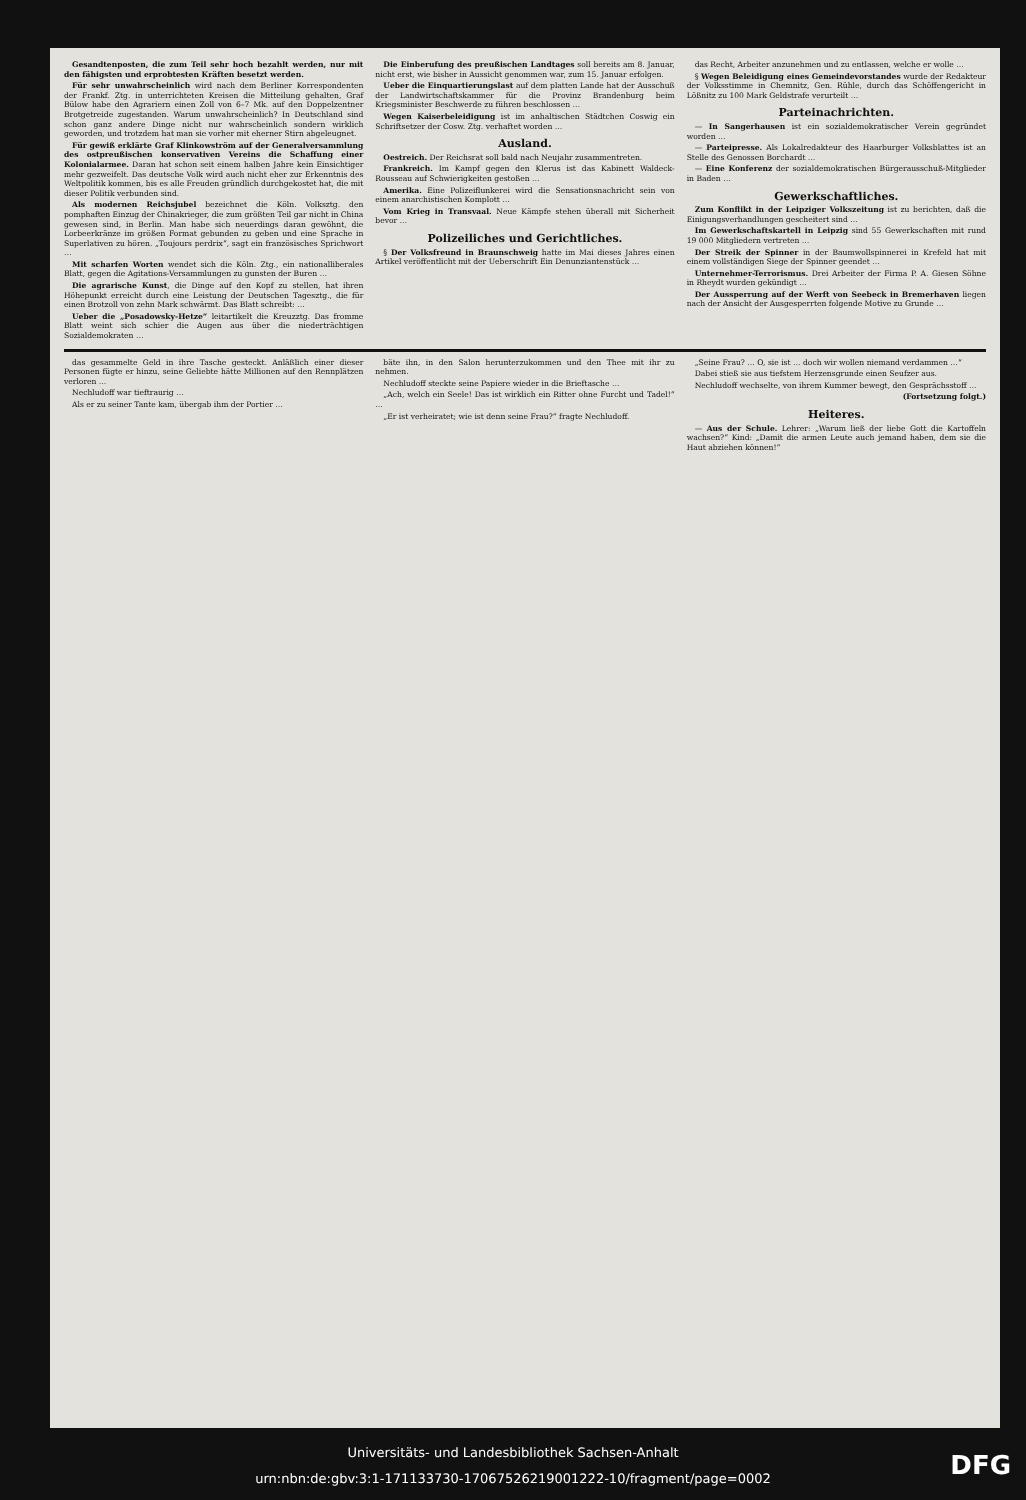Gesandtenposten, die zum Teil sehr hoch bezahlt werden, nur mit den fähigsten und erprobtesten Kräften besetzt werden.
Für sehr unwahrscheinlich wird nach dem Berliner Korrespondenten der Frankf. Ztg. in unterrichteten Kreisen die Mitteilung gehalten, Graf Bülow habe den Agrariern einen Zoll von 6–7 Mk. auf den Doppelzentner Brotgetreide zugestanden. Warum unwahrscheinlich? In Deutschland sind schon ganz andere Dinge nicht nur wahrscheinlich sondern wirklich geworden, und trotzdem hat man sie vorher mit eherner Stirn abgeleugnet.
Für gewiß erklärte Graf Klinkowström auf der Generalversammlung des ostpreußischen konservativen Vereins die Schaffung einer Kolonialarmee. Daran hat schon seit einem halben Jahre kein Einsichtiger mehr gezweifelt. Das deutsche Volk wird auch nicht eher zur Erkenntnis des Weltpolitik kommen, bis es alle Freuden gründlich durchgekostet hat, die mit dieser Politik verbunden sind.
Als modernen Reichsjubel bezeichnet die Köln. Volksztg. den pomphaften Einzug der Chinakrieger, die zum größten Teil gar nicht in China gewesen sind, in Berlin. Man habe sich neuerdings daran gewöhnt, die Lorbeerkränze im größen Format gebunden zu geben und eine Sprache in Superlativen zu hören. „Toujours perdrix“, sagt ein französisches Sprichwort …
Mit scharfen Worten wendet sich die Köln. Ztg., ein nationalliberales Blatt, gegen die Agitations-Versammlungen zu gunsten der Buren …
Die agrarische Kunst, die Dinge auf den Kopf zu stellen, hat ihren Höhepunkt erreicht durch eine Leistung der Deutschen Tagesztg., die für einen Brotzoll von zehn Mark schwärmt. Das Blatt schreibt: …
Ueber die „Posadowsky-Hetze“ leitartikelt die Kreuzztg. Das fromme Blatt weint sich schier die Augen aus über die niederträchtigen Sozialdemokraten …
Die Einberufung des preußischen Landtages soll bereits am 8. Januar, nicht erst, wie bisher in Aussicht genommen war, zum 15. Januar erfolgen.
Ueber die Einquartierungslast auf dem platten Lande hat der Ausschuß der Landwirtschaftskammer für die Provinz Brandenburg beim Kriegsminister Beschwerde zu führen beschlossen …
Wegen Kaiserbeleidigung ist im anhaltischen Städtchen Coswig ein Schriftsetzer der Cosw. Ztg. verhaftet worden …
Ausland.
Oestreich. Der Reichsrat soll bald nach Neujahr zusammentreten.
Frankreich. Im Kampf gegen den Klerus ist das Kabinett Waldeck-Rousseau auf Schwierigkeiten gestoßen …
Amerika. Eine Polizeiflunkerei wird die Sensationsnachricht sein von einem anarchistischen Komplott …
Vom Krieg in Transvaal. Neue Kämpfe stehen überall mit Sicherheit bevor …
Polizeiliches und Gerichtliches.
§ Der Volksfreund in Braunschweig hatte im Mai dieses Jahres einen Artikel veröffentlicht mit der Ueberschrift Ein Denunziantenstück …
das Recht, Arbeiter anzunehmen und zu entlassen, welche er wolle …
§ Wegen Beleidigung eines Gemeindevorstandes wurde der Redakteur der Volksstimme in Chemnitz, Gen. Rühle, durch das Schöffengericht in Lößnitz zu 100 Mark Geldstrafe verurteilt …
Parteinachrichten.
— In Sangerhausen ist ein sozialdemokratischer Verein gegründet worden …
— Parteipresse. Als Lokalredakteur des Haarburger Volksblattes ist an Stelle des Genossen Borchardt …
— Eine Konferenz der sozialdemokratischen Bürgerausschuß-Mitglieder in Baden …
Gewerkschaftliches.
Zum Konflikt in der Leipziger Volkszeitung ist zu berichten, daß die Einigungsverhandlungen gescheitert sind …
Im Gewerkschaftskartell in Leipzig sind 55 Gewerkschaften mit rund 19 000 Mitgliedern vertreten …
Der Streik der Spinner in der Baumwollspinnerei in Krefeld hat mit einem vollständigen Siege der Spinner geendet …
Unternehmer-Terrorismus. Drei Arbeiter der Firma P. A. Giesen Söhne in Rheydt wurden gekündigt …
Der Aussperrung auf der Werft von Seebeck in Bremerhaven liegen nach der Ansicht der Ausgesperrten folgende Motive zu Grunde …
das gesammelte Geld in ihre Tasche gesteckt. Anläßlich einer dieser Personen fügte er hinzu, seine Geliebte hätte Millionen auf den Rennplätzen verloren …
Nechludoff war tieftraurig …
Als er zu seiner Tante kam, übergab ihm der Portier …
bäte ihn, in den Salon herunterzukommen und den Thee mit ihr zu nehmen.
Nechludoff steckte seine Papiere wieder in die Brieftasche …
„Ach, welch ein Seele! Das ist wirklich ein Ritter ohne Furcht und Tadel!“ …
„Er ist verheiratet; wie ist denn seine Frau?“ fragte Nechludoff.
„Seine Frau? … O, sie ist … doch wir wollen niemand verdammen …“
Dabei stieß sie aus tiefstem Herzensgrunde einen Seufzer aus.
Nechludoff wechselte, von ihrem Kummer bewegt, den Gesprächsstoff …
(Fortsetzung folgt.)
Heiteres.
— Aus der Schule. Lehrer: „Warum ließ der liebe Gott die Kartoffeln wachsen?“ Kind: „Damit die armen Leute auch jemand haben, dem sie die Haut abziehen können!“
Universitäts- und Landesbibliothek Sachsen-Anhalt
urn:nbn:de:gbv:3:1-171133730-17067526219001222-10/fragment/page=0002
DFG